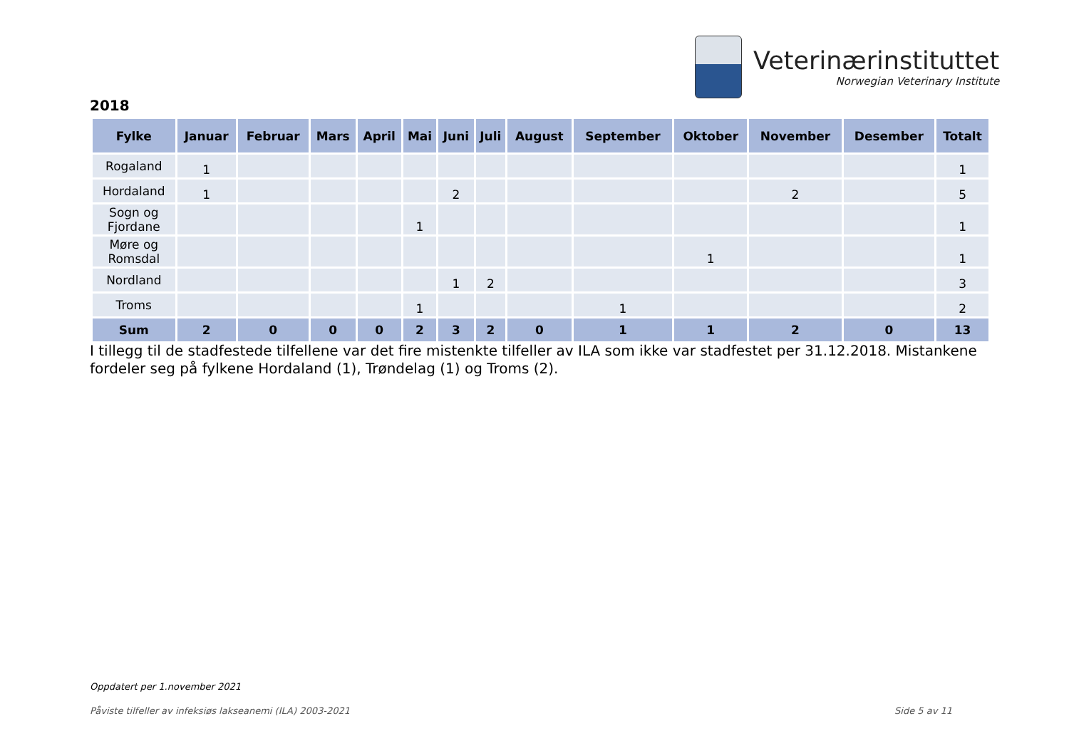Veterinærinstituttet
Norwegian Veterinary Institute
2018
| Fylke | Januar | Februar | Mars | April | Mai | Juni | Juli | August | September | Oktober | November | Desember | Totalt |
| --- | --- | --- | --- | --- | --- | --- | --- | --- | --- | --- | --- | --- | --- |
| Rogaland | 1 | | | | | | | | | | | | 1 |
| Hordaland | 1 | | | | | 2 | | | | | 2 | | 5 |
| Sogn og Fjordane | | | | | 1 | | | | | | | | 1 |
| Møre og Romsdal | | | | | | | | | | 1 | | | 1 |
| Nordland | | | | | | 1 | 2 | | | | | | 3 |
| Troms | | | | | 1 | | | | 1 | | | | 2 |
| Sum | 2 | 0 | 0 | 0 | 2 | 3 | 2 | 0 | 1 | 1 | 2 | 0 | 13 |
I tillegg til de stadfestede tilfellene var det fire mistenkte tilfeller av ILA som ikke var stadfestet per 31.12.2018. Mistankene fordeler seg på fylkene Hordaland (1), Trøndelag (1) og Troms (2).
Oppdatert per 1.november 2021
Påviste tilfeller av infeksiøs lakseanemi (ILA) 2003-2021 Side 5 av 11